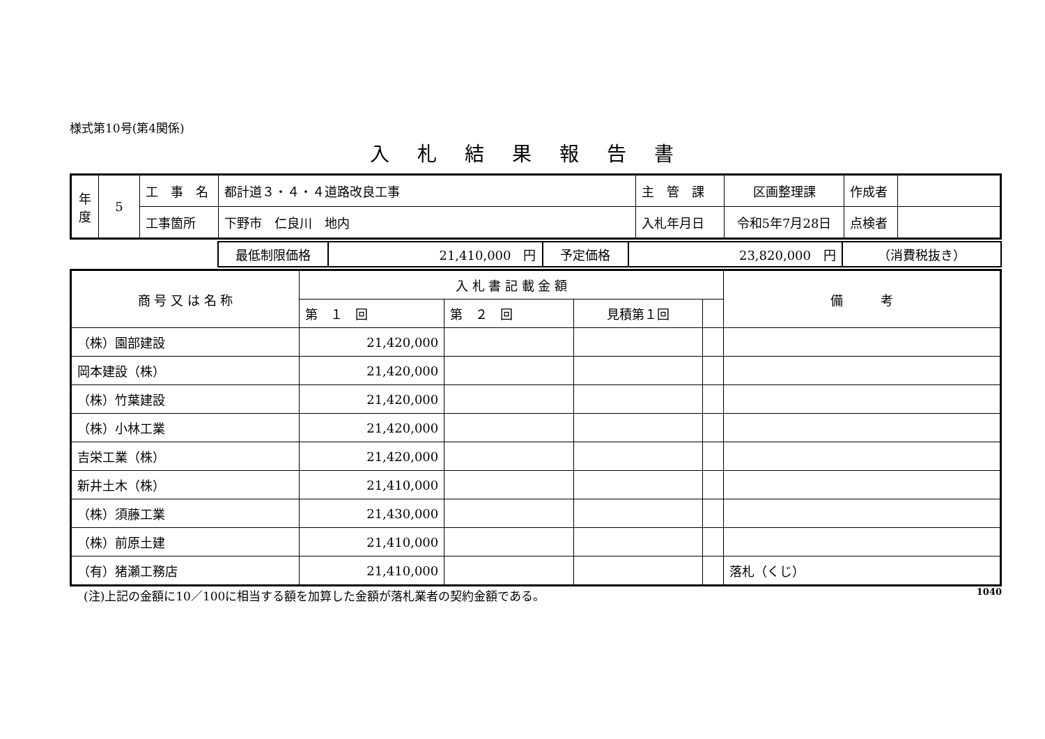様式第10号(第4関係)
入札結果報告書
| 年 度 | 5 | 工 事 名 | 都計道３・４・４道路改良工事 | 主 管 課 | 区画整理課 | 作成者 | |
| | | 工事箇所 | 下野市 仁良川 地内 | 入札年月日 | 令和5年7月28日 | 点検者 | |
| | 最低制限価格 | 21,410,000 円 | 予定価格 | 23,820,000 円 | （消費税抜き） |
| 商 号 又 は 名 称 | 入 札 書 記 載 金 額 | | | | 備 考 |
| | 第 １ 回 | 第 ２ 回 | 見積第１回 | | |
| （株）園部建設 | 21,420,000 | | | | |
| 岡本建設（株） | 21,420,000 | | | | |
| （株）竹葉建設 | 21,420,000 | | | | |
| （株）小林工業 | 21,420,000 | | | | |
| 吉栄工業（株） | 21,420,000 | | | | |
| 新井土木（株） | 21,410,000 | | | | |
| （株）須藤工業 | 21,430,000 | | | | |
| （株）前原土建 | 21,410,000 | | | | |
| （有）猪瀬工務店 | 21,410,000 | | | | 落札（くじ） |
(注)上記の金額に10／100に相当する額を加算した金額が落札業者の契約金額である。 1040